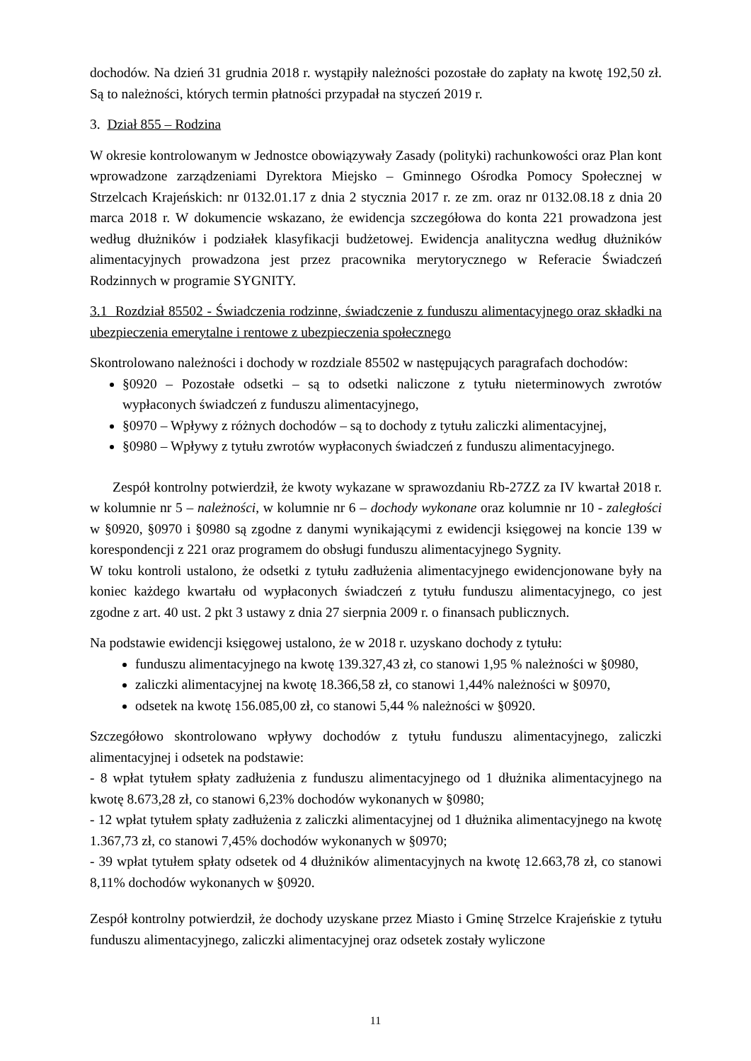dochodów. Na dzień 31 grudnia 2018 r. wystąpiły należności pozostałe do zapłaty na kwotę 192,50 zł. Są to należności, których termin płatności przypadał na styczeń 2019 r.
3. Dział 855 – Rodzina
W okresie kontrolowanym w Jednostce obowiązywały Zasady (polityki) rachunkowości oraz Plan kont wprowadzone zarządzeniami Dyrektora Miejsko – Gminnego Ośrodka Pomocy Społecznej w Strzelcach Krajeńskich: nr 0132.01.17 z dnia 2 stycznia 2017 r. ze zm. oraz nr 0132.08.18 z dnia 20 marca 2018 r. W dokumencie wskazano, że ewidencja szczegółowa do konta 221 prowadzona jest według dłużników i podziałek klasyfikacji budżetowej. Ewidencja analityczna według dłużników alimentacyjnych prowadzona jest przez pracownika merytorycznego w Referacie Świadczeń Rodzinnych w programie SYGNITY.
3.1 Rozdział 85502 - Świadczenia rodzinne, świadczenie z funduszu alimentacyjnego oraz składki na ubezpieczenia emerytalne i rentowe z ubezpieczenia społecznego
Skontrolowano należności i dochody w rozdziale 85502 w następujących paragrafach dochodów:
§0920 – Pozostałe odsetki – są to odsetki naliczone z tytułu nieterminowych zwrotów wypłaconych świadczeń z funduszu alimentacyjnego,
§0970 – Wpływy z różnych dochodów – są to dochody z tytułu zaliczki alimentacyjnej,
§0980 – Wpływy z tytułu zwrotów wypłaconych świadczeń z funduszu alimentacyjnego.
Zespół kontrolny potwierdził, że kwoty wykazane w sprawozdaniu Rb-27ZZ za IV kwartał 2018 r. w kolumnie nr 5 – należności, w kolumnie nr 6 – dochody wykonane oraz kolumnie nr 10 - zaległości w §0920, §0970 i §0980 są zgodne z danymi wynikającymi z ewidencji księgowej na koncie 139 w korespondencji z 221 oraz programem do obsługi funduszu alimentacyjnego Sygnity.
W toku kontroli ustalono, że odsetki z tytułu zadłużenia alimentacyjnego ewidencjonowane były na koniec każdego kwartału od wypłaconych świadczeń z tytułu funduszu alimentacyjnego, co jest zgodne z art. 40 ust. 2 pkt 3 ustawy z dnia 27 sierpnia 2009 r. o finansach publicznych.
Na podstawie ewidencji księgowej ustalono, że w 2018 r. uzyskano dochody z tytułu:
funduszu alimentacyjnego na kwotę 139.327,43 zł, co stanowi 1,95 % należności w §0980,
zaliczki alimentacyjnej na kwotę 18.366,58 zł, co stanowi 1,44% należności w §0970,
odsetek na kwotę 156.085,00 zł, co stanowi 5,44 % należności w §0920.
Szczegółowo skontrolowano wpływy dochodów z tytułu funduszu alimentacyjnego, zaliczki alimentacyjnej i odsetek na podstawie:
- 8 wpłat tytułem spłaty zadłużenia z funduszu alimentacyjnego od 1 dłużnika alimentacyjnego na kwotę 8.673,28 zł, co stanowi 6,23% dochodów wykonanych w §0980;
- 12 wpłat tytułem spłaty zadłużenia z zaliczki alimentacyjnej od 1 dłużnika alimentacyjnego na kwotę 1.367,73 zł, co stanowi 7,45% dochodów wykonanych w §0970;
- 39 wpłat tytułem spłaty odsetek od 4 dłużników alimentacyjnych na kwotę 12.663,78 zł, co stanowi 8,11% dochodów wykonanych w §0920.
Zespół kontrolny potwierdził, że dochody uzyskane przez Miasto i Gminę Strzelce Krajeńskie z tytułu funduszu alimentacyjnego, zaliczki alimentacyjnej oraz odsetek zostały wyliczone
11